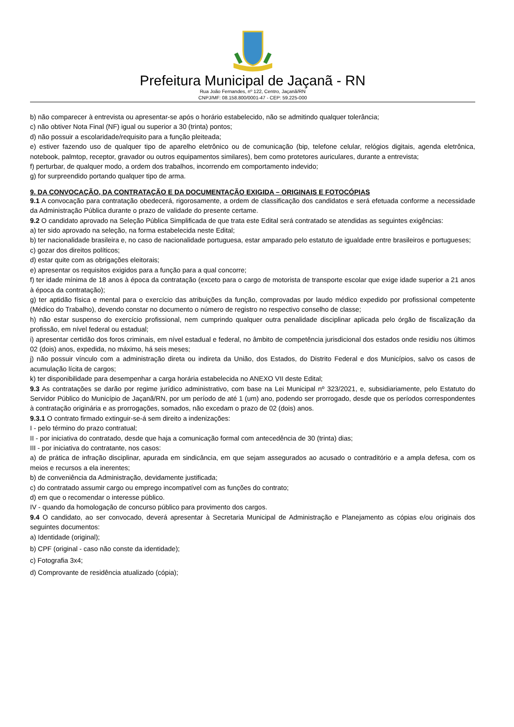Prefeitura Municipal de Jaçanã - RN
Rua João Fernandes, nº 122, Centro, Jaçanã/RN
CNPJ/MF: 08.158.800/0001-47 - CEP: 59.225-000
b) não comparecer à entrevista ou apresentar-se após o horário estabelecido, não se admitindo qualquer tolerância;
c) não obtiver Nota Final (NF) igual ou superior a 30 (trinta) pontos;
d) não possuir a escolaridade/requisito para a função pleiteada;
e) estiver fazendo uso de qualquer tipo de aparelho eletrônico ou de comunicação (bip, telefone celular, relógios digitais, agenda eletrônica, notebook, palmtop, receptor, gravador ou outros equipamentos similares), bem como protetores auriculares, durante a entrevista;
f) perturbar, de qualquer modo, a ordem dos trabalhos, incorrendo em comportamento indevido;
g) for surpreendido portando qualquer tipo de arma.
9. DA CONVOCAÇÃO, DA CONTRATAÇÃO E DA DOCUMENTAÇÃO EXIGIDA – ORIGINAIS E FOTOCÓPIAS
9.1 A convocação para contratação obedecerá, rigorosamente, a ordem de classificação dos candidatos e será efetuada conforme a necessidade da Administração Pública durante o prazo de validade do presente certame.
9.2 O candidato aprovado na Seleção Pública Simplificada de que trata este Edital será contratado se atendidas as seguintes exigências:
a) ter sido aprovado na seleção, na forma estabelecida neste Edital;
b) ter nacionalidade brasileira e, no caso de nacionalidade portuguesa, estar amparado pelo estatuto de igualdade entre brasileiros e portugueses;
c) gozar dos direitos políticos;
d) estar quite com as obrigações eleitorais;
e) apresentar os requisitos exigidos para a função para a qual concorre;
f) ter idade mínima de 18 anos à época da contratação (exceto para o cargo de motorista de transporte escolar que exige idade superior a 21 anos à época da contratação);
g) ter aptidão física e mental para o exercício das atribuições da função, comprovadas por laudo médico expedido por profissional competente (Médico do Trabalho), devendo constar no documento o número de registro no respectivo conselho de classe;
h) não estar suspenso do exercício profissional, nem cumprindo qualquer outra penalidade disciplinar aplicada pelo órgão de fiscalização da profissão, em nível federal ou estadual;
i) apresentar certidão dos foros criminais, em nível estadual e federal, no âmbito de competência jurisdicional dos estados onde residiu nos últimos 02 (dois) anos, expedida, no máximo, há seis meses;
j) não possuir vínculo com a administração direta ou indireta da União, dos Estados, do Distrito Federal e dos Municípios, salvo os casos de acumulação lícita de cargos;
k) ter disponibilidade para desempenhar a carga horária estabelecida no ANEXO VII deste Edital;
9.3 As contratações se darão por regime jurídico administrativo, com base na Lei Municipal nº 323/2021, e, subsidiariamente, pelo Estatuto do Servidor Público do Município de Jaçanã/RN, por um período de até 1 (um) ano, podendo ser prorrogado, desde que os períodos correspondentes à contratação originária e as prorrogações, somados, não excedam o prazo de 02 (dois) anos.
9.3.1 O contrato firmado extinguir-se-á sem direito a indenizações:
I - pelo término do prazo contratual;
II - por iniciativa do contratado, desde que haja a comunicação formal com antecedência de 30 (trinta) dias;
III - por iniciativa do contratante, nos casos:
a) de prática de infração disciplinar, apurada em sindicância, em que sejam assegurados ao acusado o contraditório e a ampla defesa, com os meios e recursos a ela inerentes;
b) de conveniência da Administração, devidamente justificada;
c) do contratado assumir cargo ou emprego incompatível com as funções do contrato;
d) em que o recomendar o interesse público.
IV - quando da homologação de concurso público para provimento dos cargos.
9.4 O candidato, ao ser convocado, deverá apresentar à Secretaria Municipal de Administração e Planejamento as cópias e/ou originais dos seguintes documentos:
a) Identidade (original);
b) CPF (original - caso não conste da identidade);
c) Fotografia 3x4;
d) Comprovante de residência atualizado (cópia);